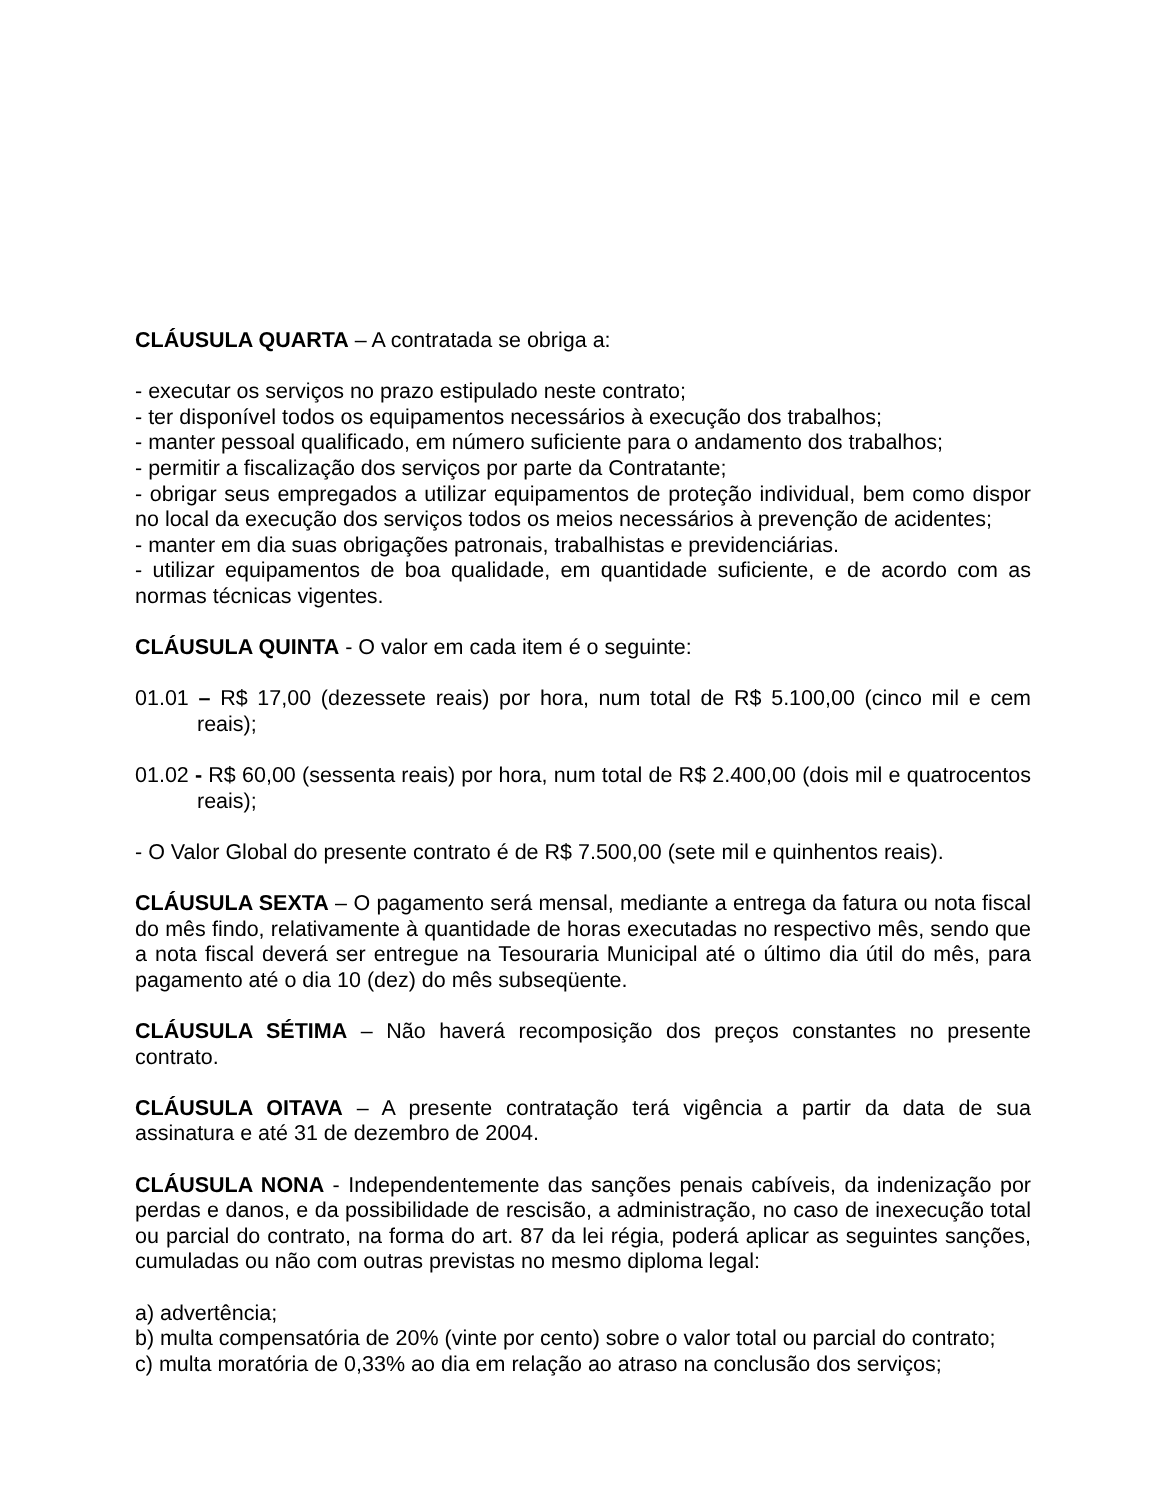CLÁUSULA QUARTA – A contratada se obriga a:
- executar os serviços no prazo estipulado neste contrato;
- ter disponível todos os equipamentos necessários à execução dos trabalhos;
- manter pessoal qualificado, em número suficiente para o andamento dos trabalhos;
- permitir a fiscalização dos serviços por parte da Contratante;
- obrigar seus empregados a utilizar equipamentos de proteção individual, bem como dispor no local da execução dos serviços todos os meios necessários à prevenção de acidentes;
- manter em dia suas obrigações patronais, trabalhistas e previdenciárias.
- utilizar equipamentos de boa qualidade, em quantidade suficiente, e de acordo com as normas técnicas vigentes.
CLÁUSULA QUINTA - O valor em cada item é o seguinte:
01.01 – R$ 17,00 (dezessete reais) por hora, num total de R$ 5.100,00 (cinco mil e cem reais);
01.02 - R$ 60,00 (sessenta reais) por hora, num total de R$ 2.400,00 (dois mil e quatrocentos reais);
- O Valor Global do presente contrato é de R$ 7.500,00 (sete mil e quinhentos reais).
CLÁUSULA SEXTA – O pagamento será mensal, mediante a entrega da fatura ou nota fiscal do mês findo, relativamente à quantidade de horas executadas no respectivo mês, sendo que a nota fiscal deverá ser entregue na Tesouraria Municipal até o último dia útil do mês, para pagamento até o dia 10 (dez) do mês subseqüente.
CLÁUSULA SÉTIMA – Não haverá recomposição dos preços constantes no presente contrato.
CLÁUSULA OITAVA – A presente contratação terá vigência a partir da data de sua assinatura e até 31 de dezembro de 2004.
CLÁUSULA NONA - Independentemente das sanções penais cabíveis, da indenização por perdas e danos, e da possibilidade de rescisão, a administração, no caso de inexecução total ou parcial do contrato, na forma do art. 87 da lei régia, poderá aplicar as seguintes sanções, cumuladas ou não com outras previstas no mesmo diploma legal:
a) advertência;
b) multa compensatória de 20% (vinte por cento) sobre o valor total ou parcial do contrato;
c) multa moratória de 0,33% ao dia em relação ao atraso na conclusão dos serviços;